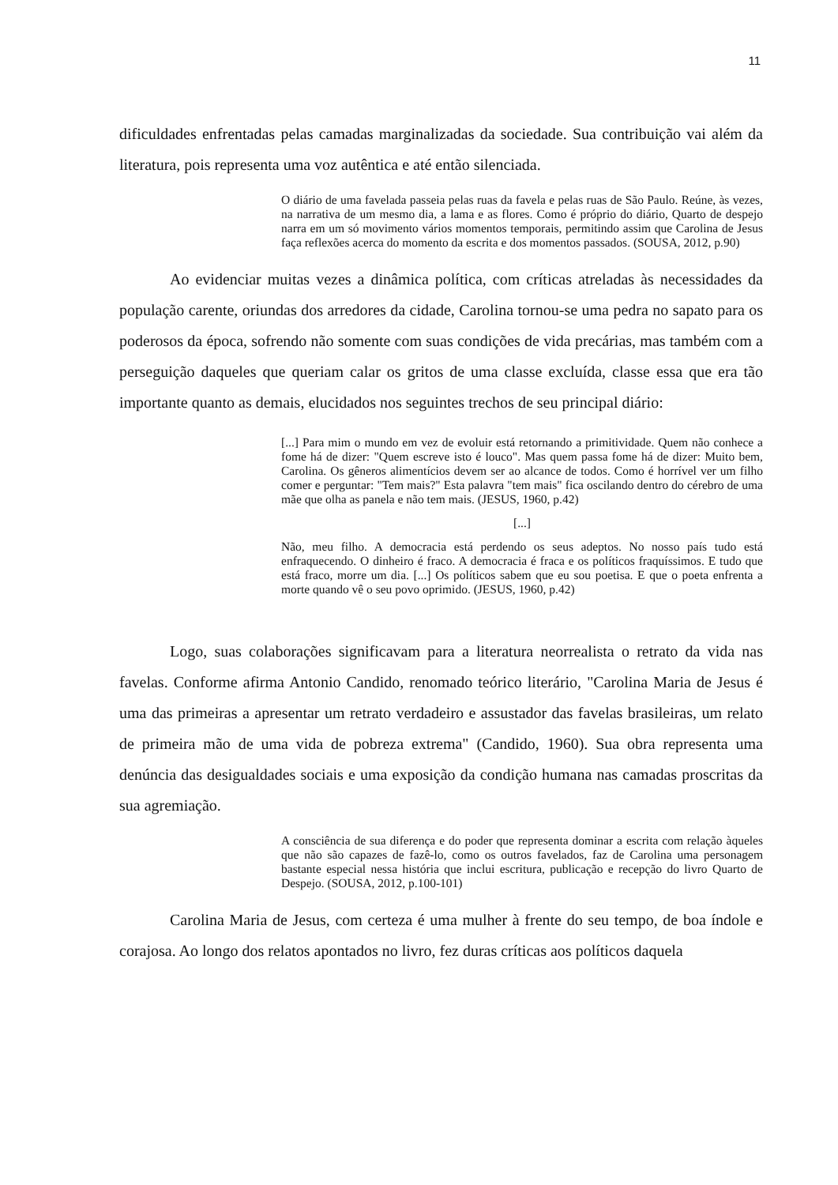11
dificuldades enfrentadas pelas camadas marginalizadas da sociedade. Sua contribuição vai além da literatura, pois representa uma voz autêntica e até então silenciada.
O diário de uma favelada passeia pelas ruas da favela e pelas ruas de São Paulo. Reúne, às vezes, na narrativa de um mesmo dia, a lama e as flores. Como é próprio do diário, Quarto de despejo narra em um só movimento vários momentos temporais, permitindo assim que Carolina de Jesus faça reflexões acerca do momento da escrita e dos momentos passados. (SOUSA, 2012, p.90)
Ao evidenciar muitas vezes a dinâmica política, com críticas atreladas às necessidades da população carente, oriundas dos arredores da cidade, Carolina tornou-se uma pedra no sapato para os poderosos da época, sofrendo não somente com suas condições de vida precárias, mas também com a perseguição daqueles que queriam calar os gritos de uma classe excluída, classe essa que era tão importante quanto as demais, elucidados nos seguintes trechos de seu principal diário:
[...] Para mim o mundo em vez de evoluir está retornando a primitividade. Quem não conhece a fome há de dizer: "Quem escreve isto é louco". Mas quem passa fome há de dizer: Muito bem, Carolina. Os gêneros alimentícios devem ser ao alcance de todos. Como é horrível ver um filho comer e perguntar: "Tem mais?" Esta palavra "tem mais" fica oscilando dentro do cérebro de uma mãe que olha as panela e não tem mais. (JESUS, 1960, p.42)
[...]
Não, meu filho. A democracia está perdendo os seus adeptos. No nosso país tudo está enfraquecendo. O dinheiro é fraco. A democracia é fraca e os políticos fraquíssimos. E tudo que está fraco, morre um dia. [...] Os políticos sabem que eu sou poetisa. E que o poeta enfrenta a morte quando vê o seu povo oprimido. (JESUS, 1960, p.42)
Logo, suas colaborações significavam para a literatura neorrealista o retrato da vida nas favelas. Conforme afirma Antonio Candido, renomado teórico literário, "Carolina Maria de Jesus é uma das primeiras a apresentar um retrato verdadeiro e assustador das favelas brasileiras, um relato de primeira mão de uma vida de pobreza extrema" (Candido, 1960). Sua obra representa uma denúncia das desigualdades sociais e uma exposição da condição humana nas camadas proscritas da sua agremiação.
A consciência de sua diferença e do poder que representa dominar a escrita com relação àqueles que não são capazes de fazê-lo, como os outros favelados, faz de Carolina uma personagem bastante especial nessa história que inclui escritura, publicação e recepção do livro Quarto de Despejo. (SOUSA, 2012, p.100-101)
Carolina Maria de Jesus, com certeza é uma mulher à frente do seu tempo, de boa índole e corajosa. Ao longo dos relatos apontados no livro, fez duras críticas aos políticos daquela